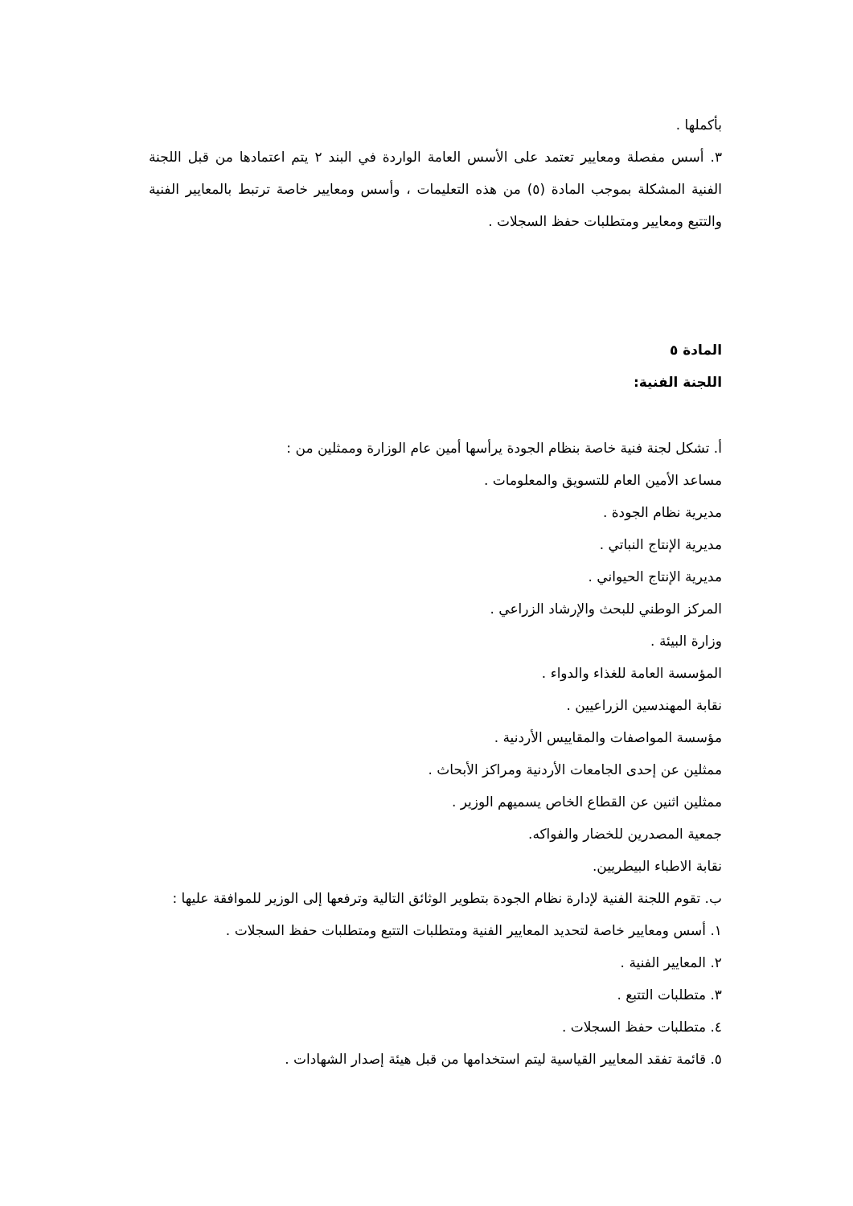بأكملها .
٣. أسس مفصلة ومعايير تعتمد على الأسس العامة الواردة في البند ٢ يتم اعتمادها من قبل اللجنة الفنية المشكلة بموجب المادة (٥) من هذه التعليمات ، وأسس ومعايير خاصة ترتبط بالمعايير الفنية والتتبع ومعايير ومتطلبات حفظ السجلات .
المادة ٥
اللجنة الفنية:
أ. تشكل لجنة فنية خاصة بنظام الجودة يرأسها أمين عام الوزارة وممثلين من :
مساعد الأمين العام للتسويق والمعلومات .
مديرية نظام الجودة .
مديرية الإنتاج النباتي .
مديرية الإنتاج الحيواني .
المركز الوطني للبحث والإرشاد الزراعي .
وزارة البيئة .
المؤسسة العامة للغذاء والدواء .
نقابة المهندسين الزراعيين .
مؤسسة المواصفات والمقاييس الأردنية .
ممثلين عن إحدى الجامعات الأردنية ومراكز الأبحاث .
ممثلين اثنين عن القطاع الخاص يسميهم الوزير .
جمعية المصدرين للخضار والفواكه.
نقابة الاطباء البيطريين.
ب. تقوم اللجنة الفنية لإدارة نظام الجودة بتطوير الوثائق التالية وترفعها إلى الوزير للموافقة عليها :
١. أسس ومعايير خاصة لتحديد المعايير الفنية ومتطلبات التتبع ومتطلبات حفظ السجلات .
٢. المعايير الفنية .
٣. متطلبات التتبع .
٤. متطلبات حفظ السجلات .
٥. قائمة تفقد المعايير القياسية ليتم استخدامها من قبل هيئة إصدار الشهادات .